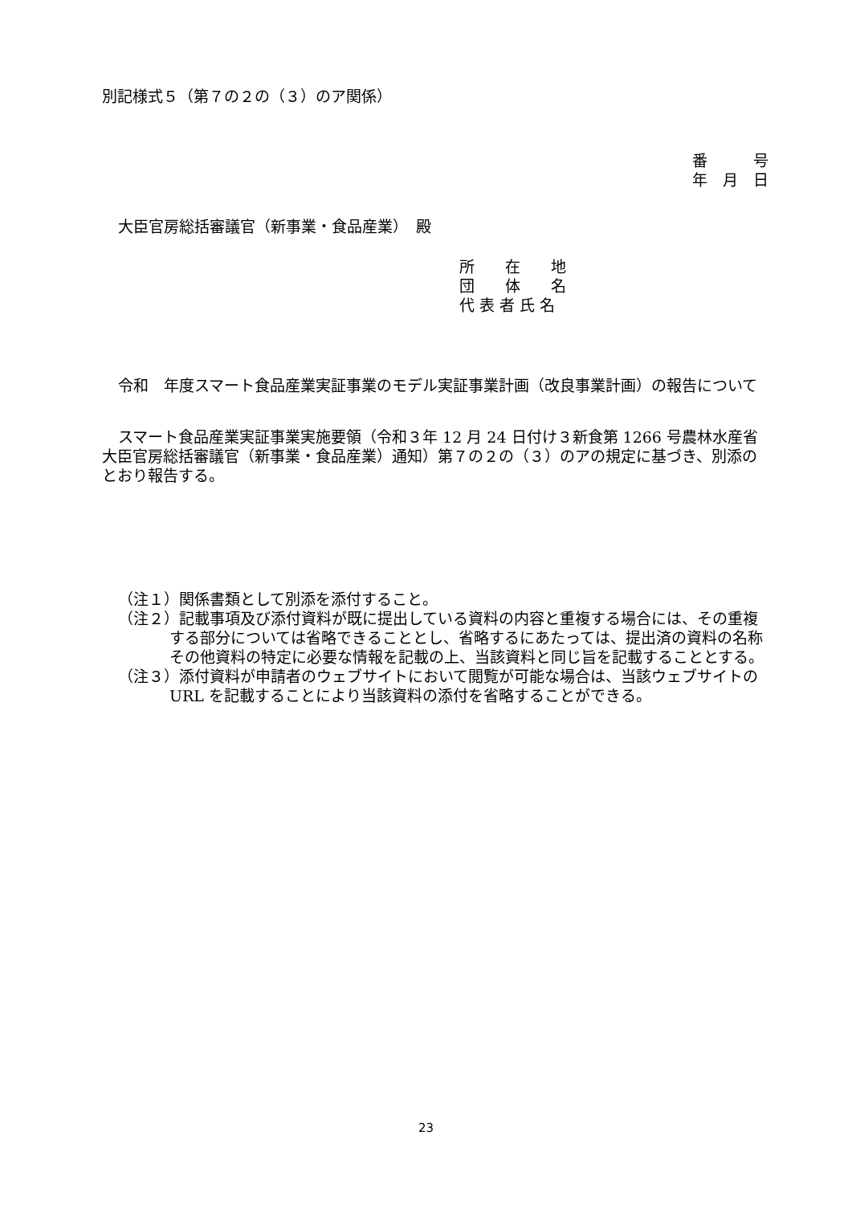別記様式５（第７の２の（３）のア関係）
番　　　号
年　月　日
大臣官房総括審議官（新事業・食品産業）　殿
所　　在　　地
団　　体　　名
代 表 者 氏 名
令和　年度スマート食品産業実証事業のモデル実証事業計画（改良事業計画）の報告について
スマート食品産業実証事業実施要領（令和３年 12 月 24 日付け３新食第 1266 号農林水産省大臣官房総括審議官（新事業・食品産業）通知）第７の２の（３）のアの規定に基づき、別添のとおり報告する。
（注１）関係書類として別添を添付すること。
（注２）記載事項及び添付資料が既に提出している資料の内容と重複する場合には、その重複する部分については省略できることとし、省略するにあたっては、提出済の資料の名称その他資料の特定に必要な情報を記載の上、当該資料と同じ旨を記載することとする。
（注３）添付資料が申請者のウェブサイトにおいて閲覧が可能な場合は、当該ウェブサイトの URL を記載することにより当該資料の添付を省略することができる。
23